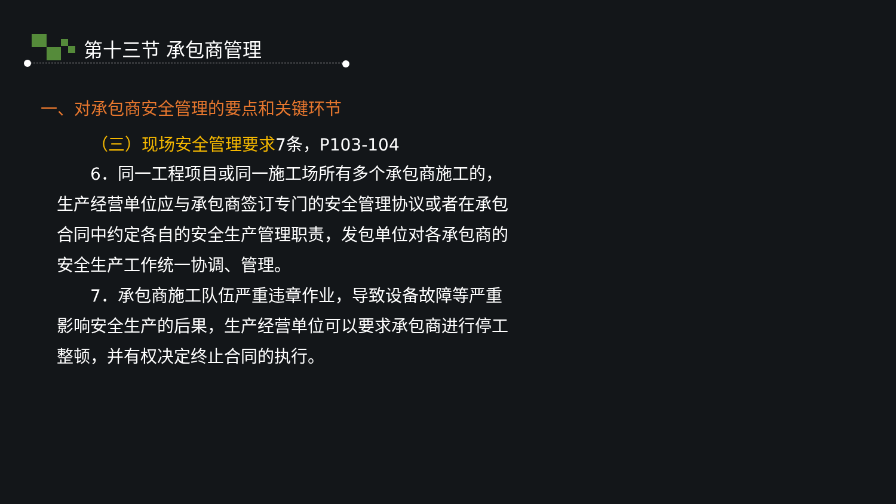第十三节 承包商管理
一、对承包商安全管理的要点和关键环节
（三）现场安全管理要求7条，P103-104
  6．同一工程项目或同一施工场所有多个承包商施工的，生产经营单位应与承包商签订专门的安全管理协议或者在承包合同中约定各自的安全生产管理职责，发包单位对各承包商的安全生产工作统一协调、管理。
  7．承包商施工队伍严重违章作业，导致设备故障等严重影响安全生产的后果，生产经营单位可以要求承包商进行停工整顿，并有权决定终止合同的执行。